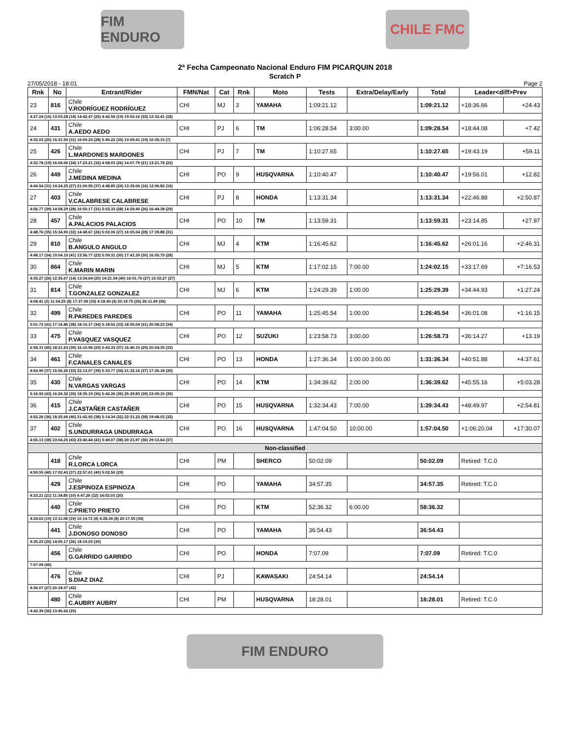FIM ENDURO CHILE FMC
2ª Fecha Campeonato Nacional Enduro FIM PICARQUIN 2018
Scratch P
27/05/2018 - 18:01 Page 2
| Rnk | No | Entrant/Rider | FMN/Nat | Cat | Rnk | Moto | Tests | Extra/Delay/Early | Total | Leader<diff>Prev | |
| --- | --- | --- | --- | --- | --- | --- | --- | --- | --- | --- | --- |
| 23 | 816 | Chile V.RODRÍGUEZ RODRÍGUEZ | CHI | MJ | 3 | YAMAHA | 1:09:21.12 | | 1:09:21.12 | +18:36.66 | +24.43 |
| 4:27.24 (15) 13:03.28 (18) 14:42.47 (25) 4:42.56 (19) 19:53.16 (33) 12:32.41 (18) | | | | | | | | | | | |
| 24 | 431 | Chile A.AEDO AEDO | CHI | PJ | 6 | TM | 1:06:28.54 | 3:00.00 | 1:09:28.54 | +18:44.08 | +7.42 |
| 4:33.03 (20) 15:31.50 (31) 16:09.23 (28) 5:40.22 (35) 13:59.41 (19) 10:35.15 (7) | | | | | | | | | | | |
| 25 | 426 | Chile L.MARDONES MARDONES | CHI | PJ | 7 | TM | 1:10:27.65 | | 1:10:27.65 | +19:43.19 | +59.11 |
| 4:32.78 (19) 16:04.06 (34) 17:23.21 (32) 4:58.03 (26) 14:07.79 (21) 13:21.78 (22) | | | | | | | | | | | |
| 26 | 449 | Chile J.MEDINA MEDINA | CHI | PO | 9 | HUSQVARNA | 1:10:40.47 | | 1:10:40.47 | +19:56.01 | +12.82 |
| 4:44.54 (31) 14:24.25 (27) 21:00.95 (37) 4:48.85 (24) 13:35.06 (16) 12:06.82 (16) | | | | | | | | | | | |
| 27 | 403 | Chile V.CALABRESE CALABRESE | CHI | PJ | 8 | HONDA | 1:13:31.34 | | 1:13:31.34 | +22:46.88 | +2:50.87 |
| 4:56.77 (39) 14:58.29 (28) 16:50.17 (31) 5:02.33 (28) 14:59.40 (26) 16:44.38 (29) | | | | | | | | | | | |
| 28 | 457 | Chile A.PALACIOS PALACIOS | CHI | PO | 10 | TM | 1:13:59.31 | | 1:13:59.31 | +23:14.85 | +27.97 |
| 4:48.76 (35) 15:34.90 (32) 14:48.67 (26) 5:02.06 (27) 16:05.04 (28) 17:39.88 (31) | | | | | | | | | | | |
| 29 | 810 | Chile B.ANGULO ANGULO | CHI | MJ | 4 | KTM | 1:16:45.62 | | 1:16:45.62 | +26:01.16 | +2:46.31 |
| 4:48.17 (34) 19:04.19 (41) 13:56.77 (23) 5:09.31 (30) 17:41.39 (30) 16:05.79 (28) | | | | | | | | | | | |
| 30 | 864 | Chile K.MARIN MARIN | CHI | MJ | 5 | KTM | 1:17:02.15 | 7:00.00 | 1:24:02.15 | +33:17.69 | +7:16.53 |
| 4:35.27 (26) 12:35.67 (14) 13:34.64 (20) 14:21.54 (40) 16:01.76 (27) 15:53.27 (27) | | | | | | | | | | | |
| 31 | 814 | Chile T.GONZALEZ GONZALEZ | CHI | MJ | 6 | KTM | 1:24:29.39 | 1:00.00 | 1:25:29.39 | +34:44.93 | +1:27.24 |
| 4:08.41 (2) 11:54.25 (8) 17:37.09 (33) 4:18.40 (4) 20:19.75 (35) 26:11.49 (36) | | | | | | | | | | | |
| 32 | 499 | Chile R.PAREDES PAREDES | CHI | PO | 11 | YAMAHA | 1:25:45.54 | 1:00.00 | 1:26:45.54 | +36:01.08 | +1:16.15 |
| 5:01.72 (41) 17:16.86 (38) 18:15.17 (34) 5:18.52 (33) 18:55.04 (31) 20:58.23 (34) | | | | | | | | | | | |
| 33 | 475 | Chile P.VASQUEZ VASQUEZ | CHI | PO | 12 | SUZUKI | 1:23:58.73 | 3:00.00 | 1:26:58.73 | +36:14.27 | +13.19 |
| 6:58.31 (45) 18:21.63 (39) 16:10.96 (29) 5:43.33 (37) 16:40.15 (29) 20:04.35 (33) | | | | | | | | | | | |
| 34 | 461 | Chile F.CANALES CANALES | CHI | PO | 13 | HONDA | 1:27:36.34 | 1:00.00 3:00.00 | 1:31:36.34 | +40:51.88 | +4:37.61 |
| 4:54.90 (37) 15:56.26 (33) 22:13.07 (39) 5:33.77 (34) 21:32.16 (37) 17:26.18 (30) | | | | | | | | | | | |
| 35 | 430 | Chile N.VARGAS VARGAS | CHI | PO | 14 | KTM | 1:34:39.62 | 2:00.00 | 1:36:39.62 | +45:55.16 | +5:03.28 |
| 5:16.92 (43) 16:26.32 (35) 18:35.19 (36) 5:42.26 (36) 25:29.83 (39) 23:09.10 (35) | | | | | | | | | | | |
| 36 | 415 | Chile J.CASTAÑER CASTAÑER | CHI | PO | 15 | HUSQVARNA | 1:32:34.43 | 7:00.00 | 1:39:34.43 | +48:49.97 | +2:54.81 |
| 4:52.26 (36) 18:25.66 (40) 21:42.92 (38) 5:14.34 (32) 22:31.22 (38) 19:48.03 (32) | | | | | | | | | | | |
| 37 | 402 | Chile S.UNDURRAGA UNDURRAGA | CHI | PO | 16 | HUSQVARNA | 1:47:04.50 | 10:00.00 | 1:57:04.50 | +1:06:20.04 | +17:30.07 |
| 4:55.13 (38) 23:04.25 (43) 23:40.44 (41) 5:49.07 (38) 20:21.97 (36) 29:13.64 (37) | | | | | | | | | | | |
| Non-classified | | | | | | | | | | | |
| | 418 | Chile R.LORCA LORCA | CHI | PM | | SHERCO | 50:02.09 | | 50:02.09 | Retired: T.C.0 | |
| 4:59.55 (40) 17:02.43 (37) 22:57.61 (40) 5:02.50 (29) | | | | | | | | | | | |
| | 429 | Chile J.ESPINOZA ESPINOZA | CHI | PO | | YAMAHA | 34:57.35 | | 34:57.35 | Retired: T.C.0 | |
| 4:33.21 (21) 11:34.85 (10) 4:47.26 (22) 14:02.03 (20) | | | | | | | | | | | |
| | 440 | Chile C.PRIETO PRIETO | CHI | PO | | KTM | 52:36.32 | 6:00.00 | 58:36.32 | | |
| 4:24.63 (10) 13:11.08 (19) 10:14.72 (4) 4:28.34 (8) 20:17.55 (34) | | | | | | | | | | | |
| | 441 | Chile J.DONOSO DONOSO | CHI | PO | | YAMAHA | 36:54.43 | | 36:54.43 | | |
| 4:35.23 (25) 14:00.17 (26) 18:19.03 (35) | | | | | | | | | | | |
| | 456 | Chile G.GARRIDO GARRIDO | CHI | PO | | HONDA | 7:07.09 | | 7:07.09 | Retired: T.C.0 | |
| 7:07.09 (46) | | | | | | | | | | | |
| | 476 | Chile S.DIAZ DIAZ | CHI | PJ | | KAWASAKI | 24:54.14 | | 24:54.14 | | |
| 4:36.07 (27) 20:18.07 (42) | | | | | | | | | | | |
| | 480 | Chile C.AUBRY AUBRY | CHI | PM | | HUSQVARNA | 18:28.01 | | 18:28.01 | Retired: T.C.0 | |
| 4:42.39 (30) 13:45.62 (25) | | | | | | | | | | | |
FIM ENDURO